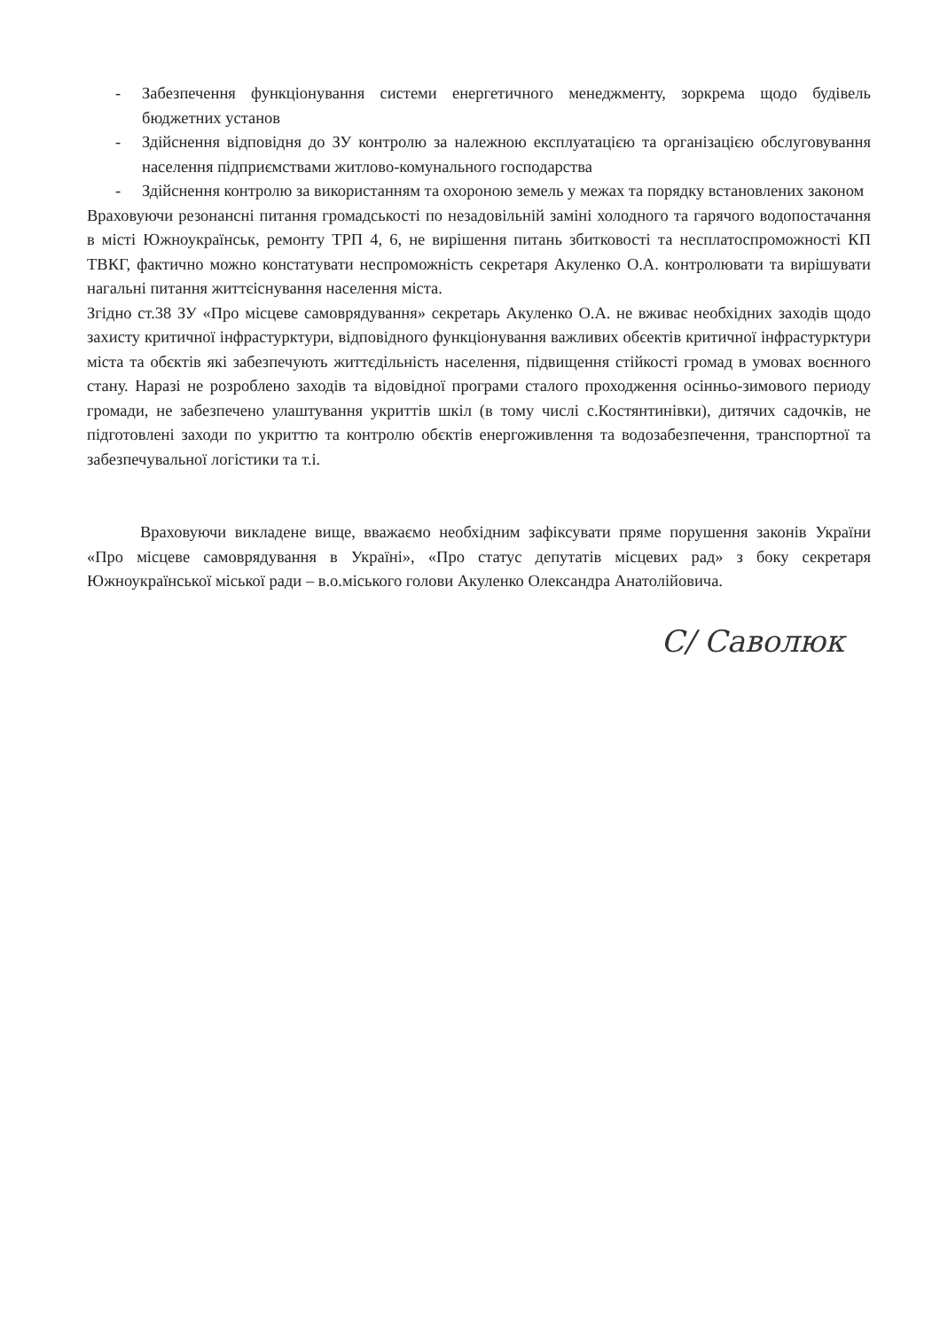- Забезпечення функціонування системи енергетичного менеджменту, зоркрема щодо будівель бюджетних установ
- Здійснення відповідня до ЗУ контролю за належною експлуатацією та організацією обслуговування населення підприємствами житлово-комунального господарства
- Здійснення контролю за використанням та охороною земель у межах та порядку встановлених законом
Враховуючи резонансні питання громадськості по незадовільній заміні холодного та гарячого водопостачання в місті Южноукраїнськ, ремонту ТРП 4, 6, не вирішення питань збитковості та несплатоспроможності КП ТВКГ, фактично можно констатувати неспроможність секретаря Акуленко О.А. контролювати та вирішувати нагальні питання життєіснування населення міста.
Згідно ст.38 ЗУ «Про місцеве самоврядування» секретарь Акуленко О.А. не вживає необхідних заходів щодо захисту критичної інфрастурктури, відповідного функціонування важливих обєектів критичної інфрастурктури міста та обєктів які забезпечують життєдільність населення, підвищення стійкості громад в умовах воєнного стану. Наразі не розроблено заходів та відовідної програми сталого проходження осінньо-зимового периоду громади, не забезпечено улаштування укриттів шкіл (в тому числі с.Костянтинівки), дитячих садочків, не підготовлені заходи по укриттю та контролю обєктів енергоживлення та водозабезпечення, транспортної та забезпечувальної логістики та т.і.
Враховуючи викладене вище, вважаємо необхідним зафіксувати пряме порушення законів України «Про місцеве самоврядування в Україні», «Про статус депутатів місцевих рад» з боку секретаря Южноукраїнської міської ради – в.о.міського голови Акуленко Олександра Анатолійовича.
С/ Саволюк